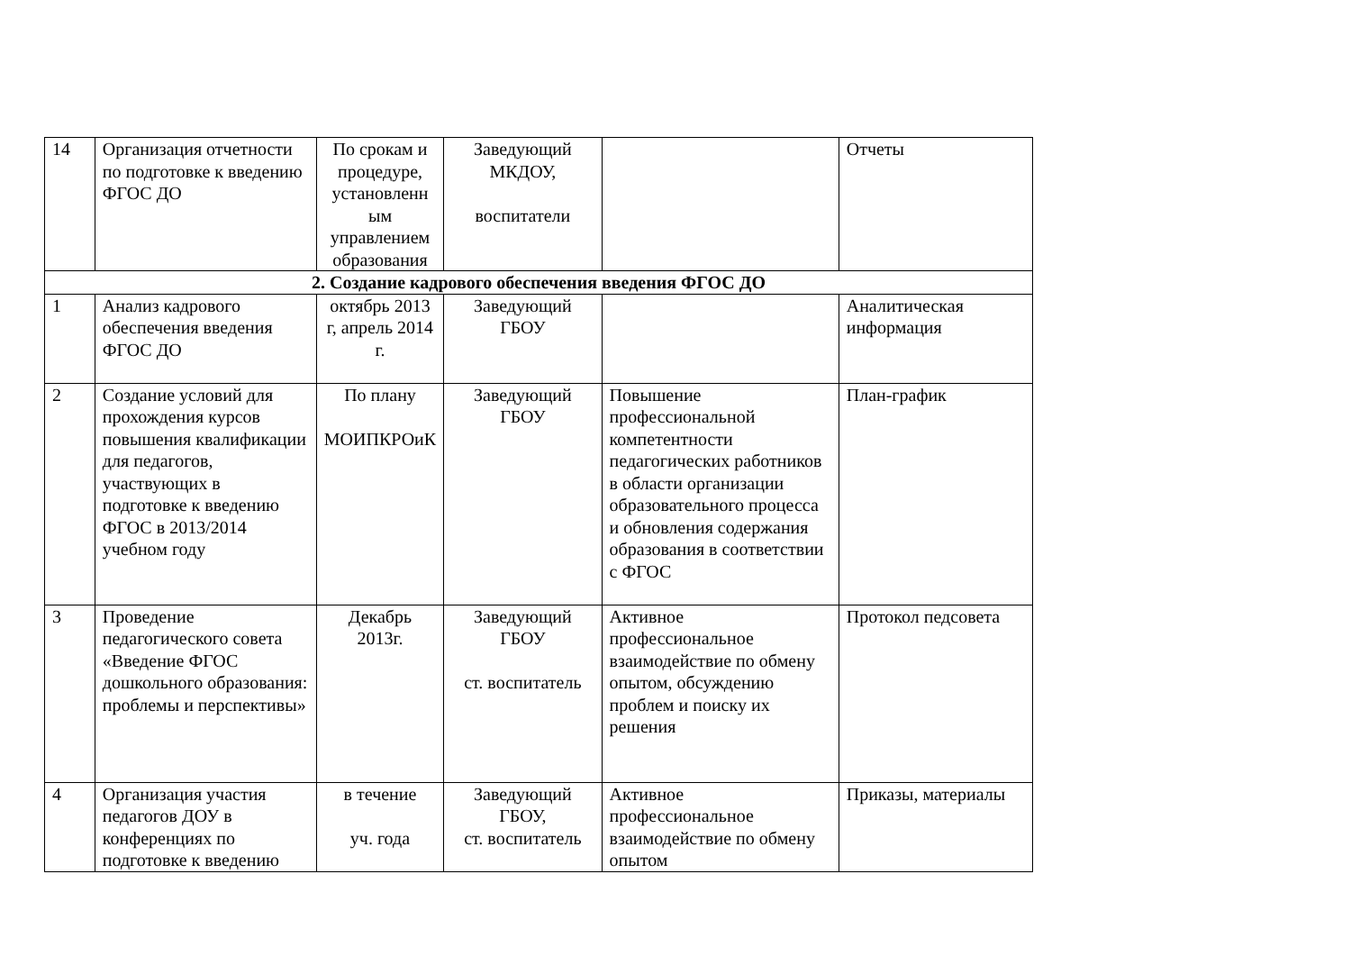| 14 | Организация отчетности по подготовке к введению ФГОС ДО | По срокам и процедуре, установленн ым управлением образования | Заведующий МКДОУ, воспитатели | | Отчеты |
| 2. Создание кадрового обеспечения введения ФГОС ДО | | | | | |
| 1 | Анализ кадрового обеспечения введения ФГОС ДО | октябрь 2013 г, апрель 2014 г. | Заведующий ГБОУ | | Аналитическая информация |
| 2 | Создание условий для прохождения курсов повышения квалификации для педагогов, участвующих в подготовке к введению ФГОС в 2013/2014 учебном году | По плану МОИПКРОиК | Заведующий ГБОУ | Повышение профессиональной компетентности педагогических работников в области организации образовательного процесса и обновления содержания образования в соответствии с ФГОС | План-график |
| 3 | Проведение педагогического совета «Введение ФГОС дошкольного образования: проблемы и перспективы» | Декабрь 2013г. | Заведующий ГБОУ ст. воспитатель | Активное профессиональное взаимодействие по обмену опытом, обсуждению проблем и поиску их решения | Протокол педсовета |
| 4 | Организация участия педагогов ДОУ в конференциях по подготовке к введению | в течение уч. года | Заведующий ГБОУ, ст. воспитатель | Активное профессиональное взаимодействие по обмену опытом | Приказы, материалы |